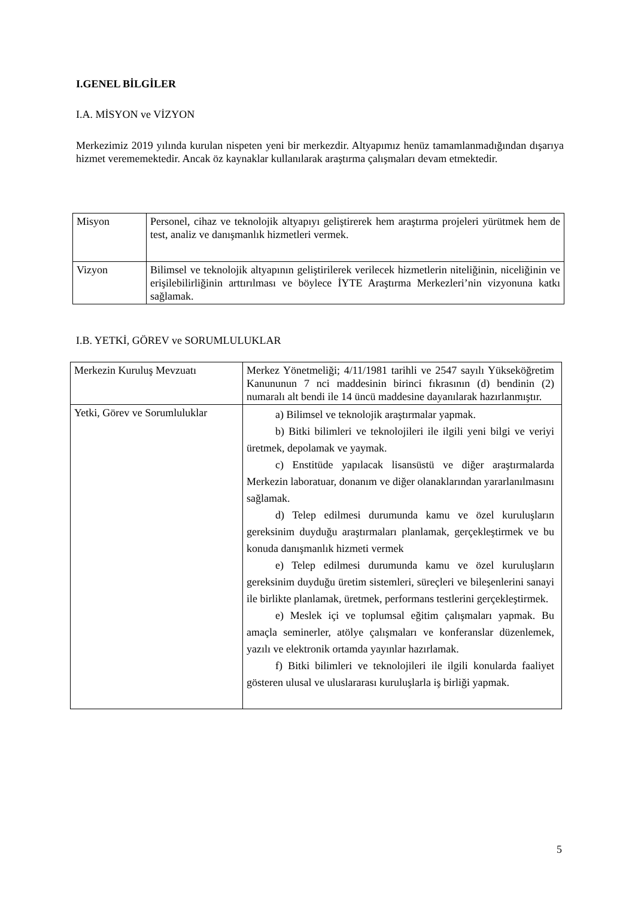I.GENEL BİLGİLER
I.A. MİSYON ve VİZYON
Merkezimiz 2019 yılında kurulan nispeten yeni bir merkezdir. Altyapımız henüz tamamlanmadığından dışarıya hizmet verememektedir. Ancak öz kaynaklar kullanılarak araştırma çalışmaları devam etmektedir.
| Misyon | Personel, cihaz ve teknolojik altyapıyı geliştirerek hem araştırma projeleri yürütmek hem de test, analiz ve danışmanlık hizmetleri vermek. |
| Vizyon | Bilimsel ve teknolojik altyapının geliştirilerek verilecek hizmetlerin niteliğinin, niceliğinin ve erişilebilirliğinin arttırılması ve böylece İYTE Araştırma Merkezleri’nin vizyonuna katkı sağlamak. |
I.B. YETKİ, GÖREV ve SORUMLULUKLAR
| Merkezin Kuruluş Mevzuatı | Merkez Yönetmeliği; 4/11/1981 tarihli ve 2547 sayılı Yükseköğretim Kanununun 7 nci maddesinin birinci fıkrasının (d) bendinin (2) numaralı alt bendi ile 14 üncü maddesine dayanılarak hazırlanmıştır. |
| Yetki, Görev ve Sorumluluklar | a) Bilimsel ve teknolojik araştırmalar yapmak. b) Bitki bilimleri ve teknolojileri ile ilgili yeni bilgi ve veriyi üretmek, depolamak ve yaymak. c) Enstitüde yapılacak lisansüstü ve diğer araştırmalarda Merkezin laboratuar, donanım ve diğer olanaklarından yararlanılmasını sağlamak. d) Telep edilmesi durumunda kamu ve özel kuruluşların gereksinim duyduğu araştırmaları planlamak, gerçekleştirmek ve bu konuda danışmanlık hizmeti vermek e) Telep edilmesi durumunda kamu ve özel kuruluşların gereksinim duyduğu üretim sistemleri, süreçleri ve bileşenlerini sanayi ile birlikte planlamak, üretmek, performans testlerini gerçekleştirmek. e) Meslek içi ve toplumsal eğitim çalışmaları yapmak. Bu amaçla seminerler, atölye çalışmaları ve konferanslar düzenlemek, yazılı ve elektronik ortamda yayınlar hazırlamak. f) Bitki bilimleri ve teknolojileri ile ilgili konularda faaliyet gösteren ulusal ve uluslararası kuruluşlarla iş birliği yapmak. |
5